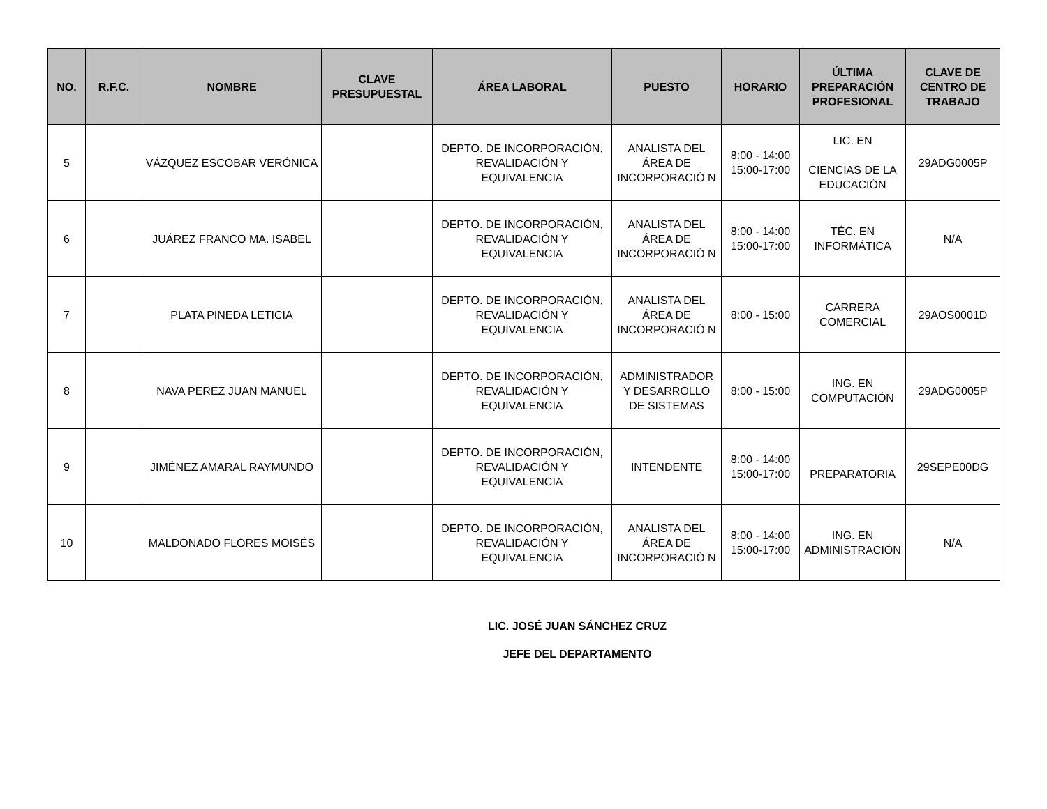| NO. | R.F.C. | NOMBRE | CLAVE PRESUPUESTAL | ÁREA LABORAL | PUESTO | HORARIO | ÚLTIMA PREPARACIÓN PROFESIONAL | CLAVE DE CENTRO DE TRABAJO |
| --- | --- | --- | --- | --- | --- | --- | --- | --- |
| 5 | | VÁZQUEZ ESCOBAR VERÓNICA | | DEPTO. DE INCORPORACIÓN, REVALIDACIÓN Y EQUIVALENCIA | ANALISTA DEL ÁREA DE INCORPORACIÓ N | 8:00 - 14:00 15:00-17:00 | LIC. EN CIENCIAS DE LA EDUCACIÓN | 29ADG0005P |
| 6 | | JUÁREZ FRANCO MA. ISABEL | | DEPTO. DE INCORPORACIÓN, REVALIDACIÓN Y EQUIVALENCIA | ANALISTA DEL ÁREA DE INCORPORACIÓ N | 8:00 - 14:00 15:00-17:00 | TÉC. EN INFORMÁTICA | N/A |
| 7 | | PLATA PINEDA LETICIA | | DEPTO. DE INCORPORACIÓN, REVALIDACIÓN Y EQUIVALENCIA | ANALISTA DEL ÁREA DE INCORPORACIÓ N | 8:00 - 15:00 | CARRERA COMERCIAL | 29AOS0001D |
| 8 | | NAVA PEREZ JUAN MANUEL | | DEPTO. DE INCORPORACIÓN, REVALIDACIÓN Y EQUIVALENCIA | ADMINISTRADOR Y DESARROLLO DE SISTEMAS | 8:00 - 15:00 | ING. EN COMPUTACIÓN | 29ADG0005P |
| 9 | | JIMÉNEZ AMARAL RAYMUNDO | | DEPTO. DE INCORPORACIÓN, REVALIDACIÓN Y EQUIVALENCIA | INTENDENTE | 8:00 - 14:00 15:00-17:00 | PREPARATORIA | 29SEPE00DG |
| 10 | | MALDONADO FLORES MOISÉS | | DEPTO. DE INCORPORACIÓN, REVALIDACIÓN Y EQUIVALENCIA | ANALISTA DEL ÁREA DE INCORPORACIÓ N | 8:00 - 14:00 15:00-17:00 | ING. EN ADMINISTRACIÓN | N/A |
LIC. JOSÉ JUAN SÁNCHEZ CRUZ
JEFE DEL DEPARTAMENTO